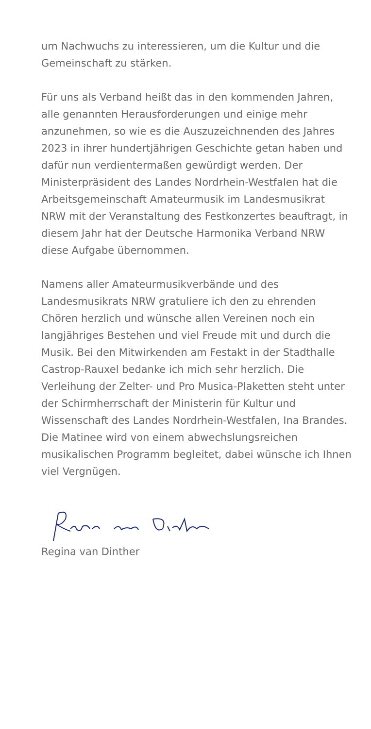um Nachwuchs zu interessieren, um die Kultur und die Gemeinschaft zu stärken.
Für uns als Verband heißt das in den kommenden Jahren, alle genannten Herausforderungen und einige mehr anzunehmen, so wie es die Auszuzeichnenden des Jahres 2023 in ihrer hundertjährigen Geschichte getan haben und dafür nun verdientermaßen gewürdigt werden. Der Ministerpräsident des Landes Nordrhein-Westfalen hat die Arbeitsgemeinschaft Amateurmusik im Landesmusikrat NRW mit der Veranstaltung des Festkonzertes beauftragt, in diesem Jahr hat der Deutsche Harmonika Verband NRW diese Aufgabe übernommen.
Namens aller Amateurmusikverbände und des Landesmusikrats NRW gratuliere ich den zu ehrenden Chören herzlich und wünsche allen Vereinen noch ein langjähriges Bestehen und viel Freude mit und durch die Musik. Bei den Mitwirkenden am Festakt in der Stadthalle Castrop-Rauxel bedanke ich mich sehr herzlich. Die Verleihung der Zelter- und Pro Musica-Plaketten steht unter der Schirmherrschaft der Ministerin für Kultur und Wissenschaft des Landes Nordrhein-Westfalen, Ina Brandes. Die Matinee wird von einem abwechslungsreichen musikalischen Programm begleitet, dabei wünsche ich Ihnen viel Vergnügen.
Regina van Dinther